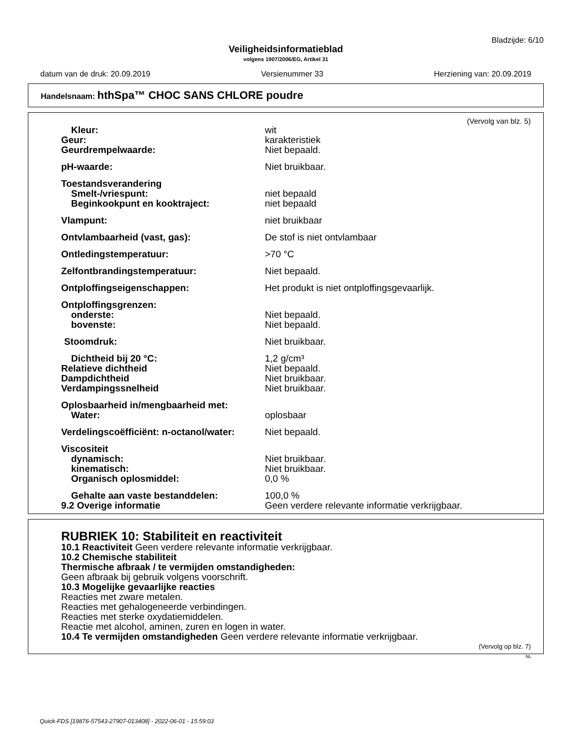Bladzijde: 6/10
Veiligheidsinformatieblad
volgens 1907/2006/EG, Artikel 31
datum van de druk: 20.09.2019 Versienummer 33 Herziening van: 20.09.2019
Handelsnaam: hthSpa™ CHOC SANS CHLORE poudre
(Vervolg van blz. 5)
| Kleur: | wit |
| Geur: | karakteristiek |
| Geurdrempelwaarde: | Niet bepaald. |
| pH-waarde: | Niet bruikbaar. |
| Toestandsverandering | |
| Smelt-/vriespunt: | niet bepaald |
| Beginkookpunt en kooktraject: | niet bepaald |
| Vlampunt: | niet bruikbaar |
| Ontvlambaarheid (vast, gas): | De stof is niet ontvlambaar |
| Ontledingstemperatuur: | >70 °C |
| Zelfontbrandingstemperatuur: | Niet bepaald. |
| Ontploffingseigenschappen: | Het produkt is niet ontploffingsgevaarlijk. |
| Ontploffingsgrenzen: | |
| onderste: | Niet bepaald. |
| bovenste: | Niet bepaald. |
| Stoomdruk: | Niet bruikbaar. |
| Dichtheid bij 20 °C: | 1,2 g/cm³ |
| Relatieve dichtheid | Niet bepaald. |
| Dampdichtheid | Niet bruikbaar. |
| Verdampingssnelheid | Niet bruikbaar. |
| Oplosbaarheid in/mengbaarheid met: | |
| Water: | oplosbaar |
| Verdelingscoëfficiënt: n-octanol/water: | Niet bepaald. |
| Viscositeit | |
| dynamisch: | Niet bruikbaar. |
| kinematisch: | Niet bruikbaar. |
| Organisch oplosmiddel: | 0,0 % |
| Gehalte aan vaste bestanddelen: | 100,0 % |
| 9.2 Overige informatie | Geen verdere relevante informatie verkrijgbaar. |
RUBRIEK 10: Stabiliteit en reactiviteit
10.1 Reactiviteit Geen verdere relevante informatie verkrijgbaar.
10.2 Chemische stabiliteit
Thermische afbraak / te vermijden omstandigheden:
Geen afbraak bij gebruik volgens voorschrift.
10.3 Mogelijke gevaarlijke reacties
Reacties met zware metalen.
Reacties met gehalogeneerde verbindingen.
Reacties met sterke oxydatiemiddelen.
Reactie met alcohol, aminen, zuren en logen in water.
10.4 Te vermijden omstandigheden Geen verdere relevante informatie verkrijgbaar.
(Vervolg op blz. 7)
NL
Quick-FDS [19876-57543-27907-013408] - 2022-06-01 - 15:59:03